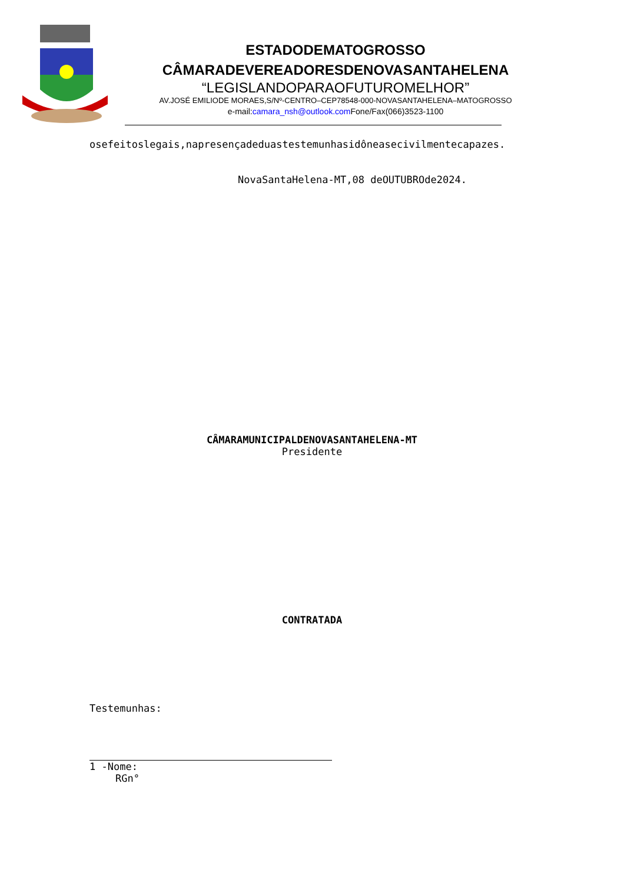ESTADODEMATOGROSSO
CÂMARADEVEREADORESDENOVASANTAHELENA
“LEGISLANDOPARAOFUTUROMELHOR”
AV.JOSÉ EMILIODE MORAES,S/Nº-CENTRO–CEP78548-000-NOVASANTAHELENA–MATOGROSSO
e-mail:camara_nsh@outlook.com Fone/Fax(066)3523-1100
osefeitoslegais,napresençadeduastestemunhasidôneasecivilmentecapazes.
NovaSantaHelena-MT,08 deOUTUBROde2024.
CÂMARAMUNICIPALDENOVASANTAHELENA-MT
Presidente
CONTRATADA
Testemunhas:
1 -Nome:
RGn°